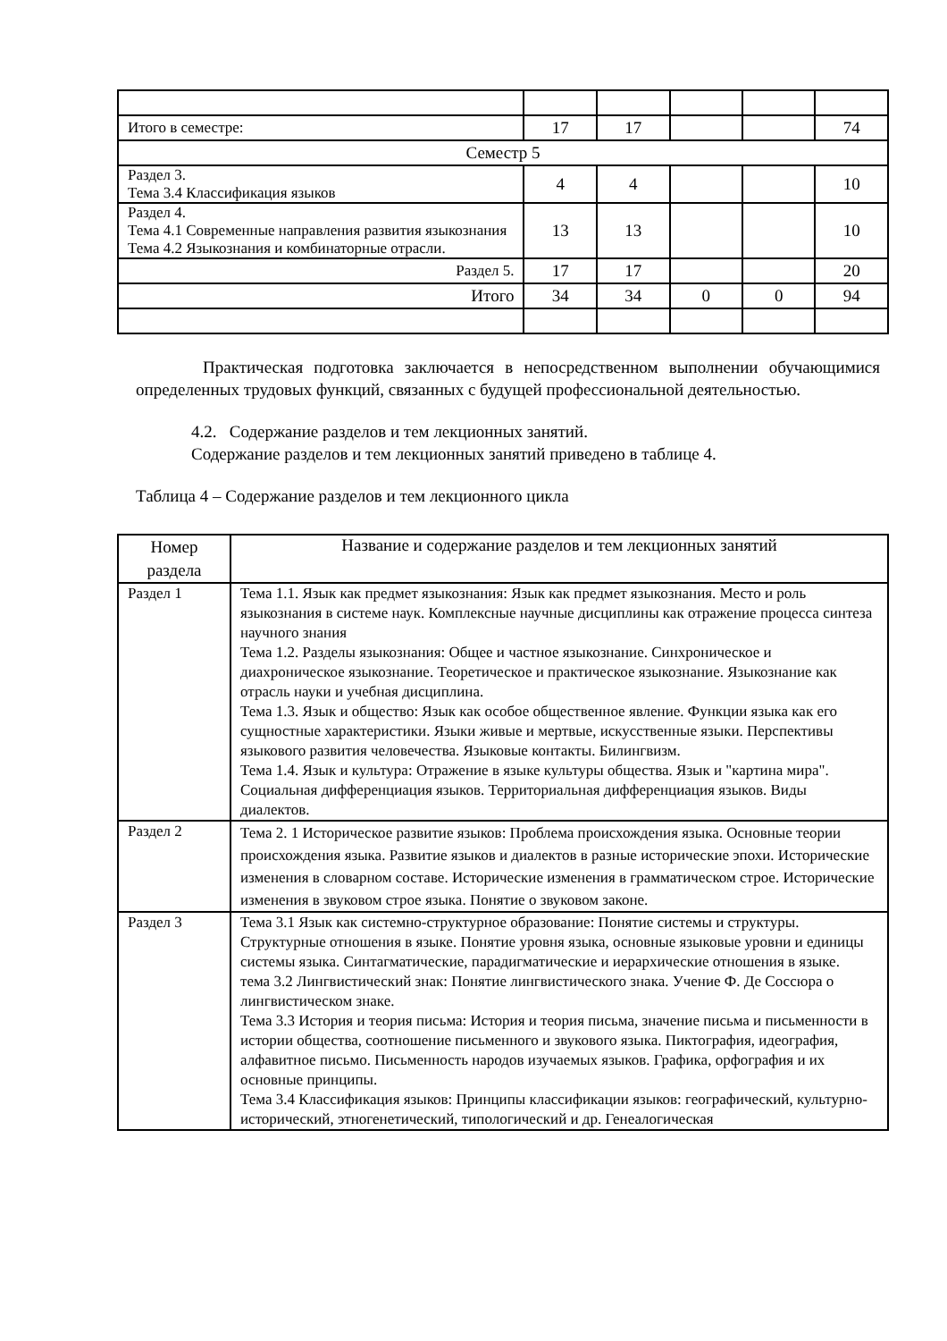| Итого в семестре: | 17 | 17 | | | 74 |
| Семестр 5 | | | | | |
| Раздел 3. Тема 3.4 Классификация языков | 4 | 4 | | | 10 |
| Раздел 4. Тема 4.1 Современные направления развития языкознания Тема 4.2 Языкознания и комбинаторные отрасли. | 13 | 13 | | | 10 |
| Раздел 5. | 17 | 17 | | | 20 |
| Итого | 34 | 34 | 0 | 0 | 94 |
Практическая подготовка заключается в непосредственном выполнении обучающимися определенных трудовых функций, связанных с будущей профессиональной деятельностью.
4.2. Содержание разделов и тем лекционных занятий.
Содержание разделов и тем лекционных занятий приведено в таблице 4.
Таблица 4 – Содержание разделов и тем лекционного цикла
| Номер раздела | Название и содержание разделов и тем лекционных занятий |
| --- | --- |
| Раздел 1 | Тема 1.1. Язык как предмет языкознания: Язык как предмет языкознания. Место и роль языкознания в системе наук. Комплексные научные дисциплины как отражение процесса синтеза научного знания Тема 1.2. Разделы языкознания: Общее и частное языкознание. Синхроническое и диахроническое языкознание. Теоретическое и практическое языкознание. Языкознание как отрасль науки и учебная дисциплина. Тема 1.3. Язык и общество: Язык как особое общественное явление. Функции языка как его сущностные характеристики. Языки живые и мертвые, искусственные языки. Перспективы языкового развития человечества. Языковые контакты. Билингвизм. Тема 1.4. Язык и культура: Отражение в языке культуры общества. Язык и "картина мира". Социальная дифференциация языков. Территориальная дифференциация языков. Виды диалектов. |
| Раздел 2 | Тема 2. 1 Историческое развитие языков: Проблема происхождения языка. Основные теории происхождения языка. Развитие языков и диалектов в разные исторические эпохи. Исторические изменения в словарном составе. Исторические изменения в грамматическом строе. Исторические изменения в звуковом строе языка. Понятие о звуковом законе. |
| Раздел 3 | Тема 3.1 Язык как системно-структурное образование: Понятие системы и структуры. Структурные отношения в языке. Понятие уровня языка, основные языковые уровни и единицы системы языка. Синтагматические, парадигматические и иерархические отношения в языке. тема 3.2 Лингвистический знак: Понятие лингвистического знака. Учение Ф. Де Соссюра о лингвистическом знаке. Тема 3.3 История и теория письма: История и теория письма, значение письма и письменности в истории общества, соотношение письменного и звукового языка. Пиктография, идеография, алфавитное письмо. Письменность народов изучаемых языков. Графика, орфография и их основные принципы. Тема 3.4 Классификация языков: Принципы классификации языков: географический, культурно-исторический, этногенетический, типологический и др. Генеалогическая |